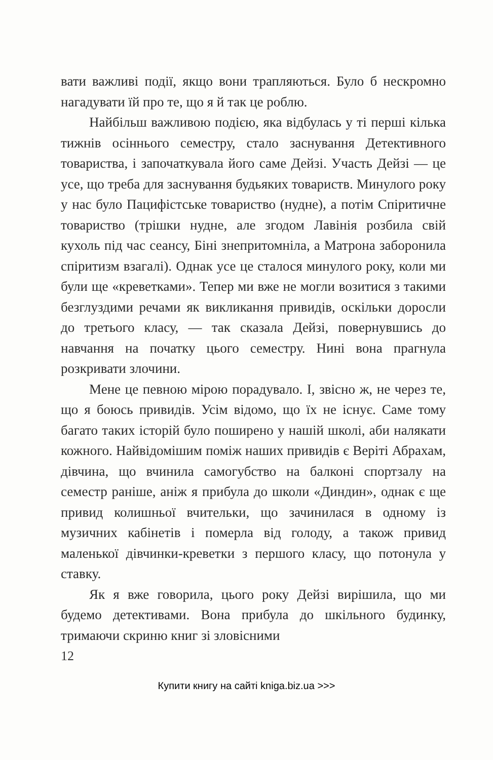вати важливі події, якщо вони трапляються. Було б нескромно нагадувати їй про те, що я й так це роблю.
Найбільш важливою подією, яка відбулась у ті перші кілька тижнів осіннього семестру, стало заснування Детективного товариства, і започаткувала його саме Дейзі. Участь Дейзі — це усе, що треба для заснування будьяких товариств. Минулого року у нас було Пацифістське товариство (нудне), а потім Спіритичне товариство (трішки нудне, але згодом Лавінія розбила свій кухоль під час сеансу, Біні знепритомніла, а Матрона заборонила спіритизм взагалі). Однак усе це сталося минулого року, коли ми були ще «креветками». Тепер ми вже не могли возитися з такими безглуздими речами як викликання привидів, оскільки доросли до третього класу, — так сказала Дейзі, повернувшись до навчання на початку цього семестру. Нині вона прагнула розкривати злочини.
Мене це певною мірою порадувало. І, звісно ж, не через те, що я боюсь привидів. Усім відомо, що їх не існує. Саме тому багато таких історій було поширено у нашій школі, аби налякати кожного. Найвідомішим поміж наших привидів є Веріті Абрахам, дівчина, що вчинила самогубство на балконі спортзалу на семестр раніше, аніж я прибула до школи «Диндин», однак є ще привид колишньої вчительки, що зачинилася в одному із музичних кабінетів і померла від голоду, а також привид маленької дівчинки-креветки з першого класу, що потонула у ставку.
Як я вже говорила, цього року Дейзі вирішила, що ми будемо детективами. Вона прибула до шкільного будинку, тримаючи скриню книг зі зловісними
12
Купити книгу на сайті kniga.biz.ua >>>